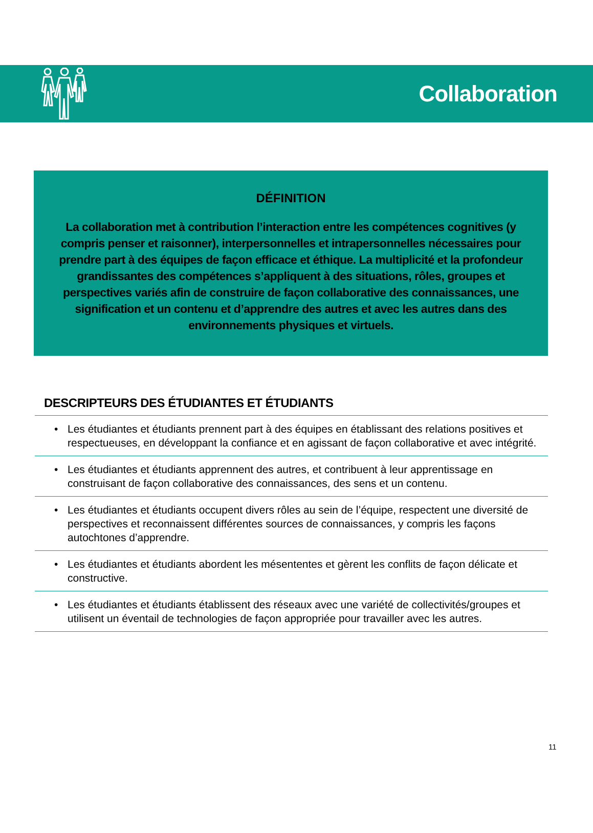Collaboration
DÉFINITION
La collaboration met à contribution l’interaction entre les compétences cognitives (y compris penser et raisonner), interpersonnelles et intrapersonnelles nécessaires pour prendre part à des équipes de façon efficace et éthique. La multiplicité et la profondeur grandissantes des compétences s’appliquent à des situations, rôles, groupes et perspectives variés afin de construire de façon collaborative des connaissances, une signification et un contenu et d’apprendre des autres et avec les autres dans des environnements physiques et virtuels.
DESCRIPTEURS DES ÉTUDIANTES ET ÉTUDIANTS
• Les étudiantes et étudiants prennent part à des équipes en établissant des relations positives et respectueuses, en développant la confiance et en agissant de façon collaborative et avec intégrité.
• Les étudiantes et étudiants apprennent des autres, et contribuent à leur apprentissage en construisant de façon collaborative des connaissances, des sens et un contenu.
• Les étudiantes et étudiants occupent divers rôles au sein de l’équipe, respectent une diversité de perspectives et reconnaissent différentes sources de connaissances, y compris les façons autochtones d’apprendre.
• Les étudiantes et étudiants abordent les mésententes et gèrent les conflits de façon délicate et constructive.
• Les étudiantes et étudiants établissent des réseaux avec une variété de collectivités/groupes et utilisent un éventail de technologies de façon appropriée pour travailler avec les autres.
11